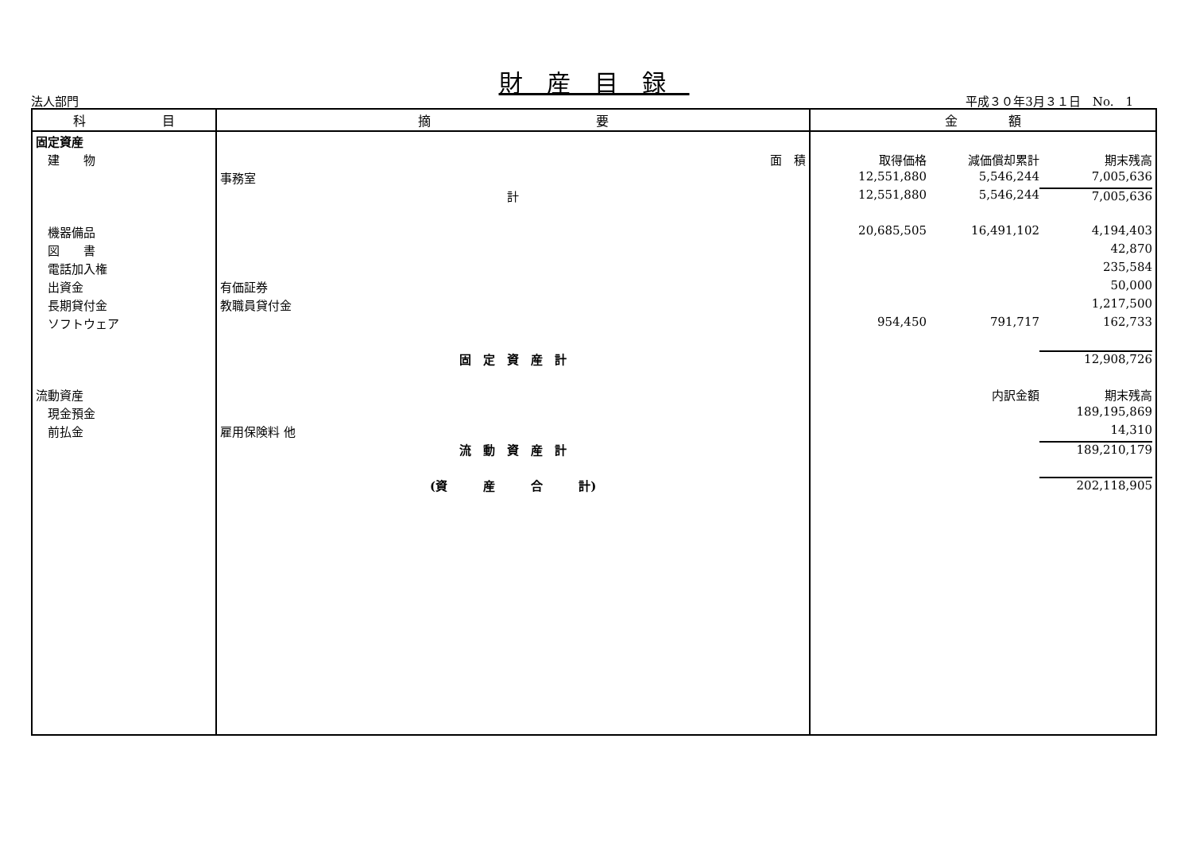財産目録
法人部門 平成３０年3月３１日　No.　1
| 科 目 | 摘 要 | 金 額 |
| --- | --- | --- |
| 固定資産 | | |
| 建 物 | 面 積 | 取得価格 減価償却累計 期末残高 |
| | 事務室 | 12,551,880 5,546,244 7,005,636 |
| | 計 | 12,551,880 5,546,244 7,005,636 |
| 機器備品 | | 20,685,505 16,491,102 4,194,403 |
| 図 書 | | 42,870 |
| 電話加入権 | | 235,584 |
| 出資金 | 有価証券 | 50,000 |
| 長期貸付金 | 教職員貸付金 | 1,217,500 |
| ソフトウェア | | 954,450 791,717 162,733 |
| | 固 定 資 産 計 | 12,908,726 |
| 流動資産 | | 内訳金額 期末残高 |
| 現金預金 | | 189,195,869 |
| 前払金 | 雇用保険料 他 | 14,310 |
| | 流 動 資 産 計 | 189,210,179 |
| | (資 産 合 計) | 202,118,905 |